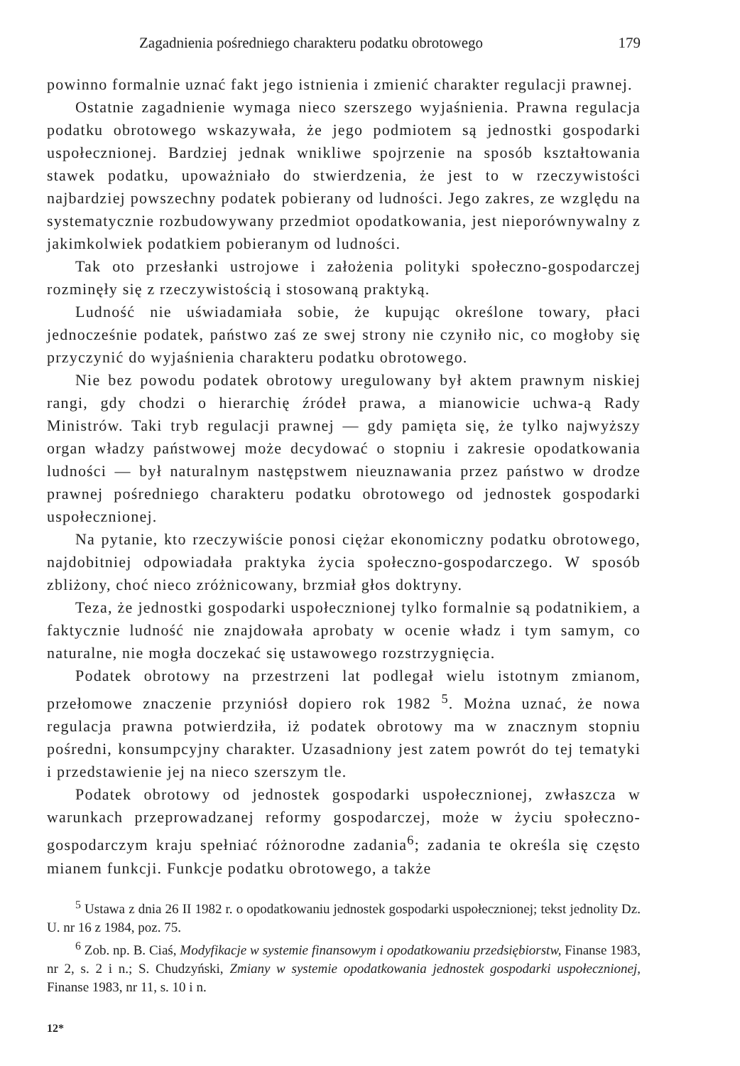Zagadnienia pośredniego charakteru podatku obrotowego 179
powinno formalnie uznać fakt jego istnienia i zmienić charakter regulacji prawnej.
Ostatnie zagadnienie wymaga nieco szerszego wyjaśnienia. Prawna regulacja podatku obrotowego wskazywała, że jego podmiotem są jednostki gospodarki uspołecznionej. Bardziej jednak wnikliwe spojrzenie na sposób kształtowania stawek podatku, upoważniało do stwierdzenia, że jest to w rzeczywistości najbardziej powszechny podatek pobierany od ludności. Jego zakres, ze względu na systematycznie rozbudowywany przedmiot opodatkowania, jest nieporównywalny z jakimkolwiek podatkiem pobieranym od ludności.
Tak oto przesłanki ustrojowe i założenia polityki społeczno-gospodarczej rozminęły się z rzeczywistością i stosowaną praktyką.
Ludność nie uświadamiała sobie, że kupując określone towary, płaci jednocześnie podatek, państwo zaś ze swej strony nie czyniło nic, co mogłoby się przyczynić do wyjaśnienia charakteru podatku obrotowego.
Nie bez powodu podatek obrotowy uregulowany był aktem prawnym niskiej rangi, gdy chodzi o hierarchię źródeł prawa, a mianowicie uchwa-ą Rady Ministrów. Taki tryb regulacji prawnej — gdy pamięta się, że tylko najwyższy organ władzy państwowej może decydować o stopniu i zakresie opodatkowania ludności — był naturalnym następstwem nieuznawania przez państwo w drodze prawnej pośredniego charakteru podatku obrotowego od jednostek gospodarki uspołecznionej.
Na pytanie, kto rzeczywiście ponosi ciężar ekonomiczny podatku obrotowego, najdobitniej odpowiadała praktyka życia społeczno-gospodarczego. W sposób zbliżony, choć nieco zróżnicowany, brzmiał głos doktryny.
Teza, że jednostki gospodarki uspołecznionej tylko formalnie są podatnikiem, a faktycznie ludność nie znajdowała aprobaty w ocenie władz i tym samym, co naturalne, nie mogła doczekać się ustawowego rozstrzygnięcia.
Podatek obrotowy na przestrzeni lat podlegał wielu istotnym zmianom, przełomowe znaczenie przyniósł dopiero rok 1982 <sup>5</sup>. Można uznać, że nowa regulacja prawna potwierdziła, iż podatek obrotowy ma w znacznym stopniu pośredni, konsumpcyjny charakter. Uzasadniony jest zatem powrót do tej tematyki i przedstawienie jej na nieco szerszym tle.
Podatek obrotowy od jednostek gospodarki uspołecznionej, zwłaszcza w warunkach przeprowadzanej reformy gospodarczej, może w życiu społeczno-gospodarczym kraju spełniać różnorodne zadania<sup>6</sup>; zadania te określa się często mianem funkcji. Funkcje podatku obrotowego, a także
<sup>5</sup> Ustawa z dnia 26 II 1982 r. o opodatkowaniu jednostek gospodarki uspołecznionej; tekst jednolity Dz. U. nr 16 z 1984, poz. 75.
<sup>6</sup> Zob. np. B. Ciaś, Modyfikacje w systemie finansowym i opodatkowaniu przedsiębiorstw, Finanse 1983, nr 2, s. 2 i n.; S. Chudzyński, Zmiany w systemie opodatkowania jednostek gospodarki uspołecznionej, Finanse 1983, nr 11, s. 10 i n.
12*